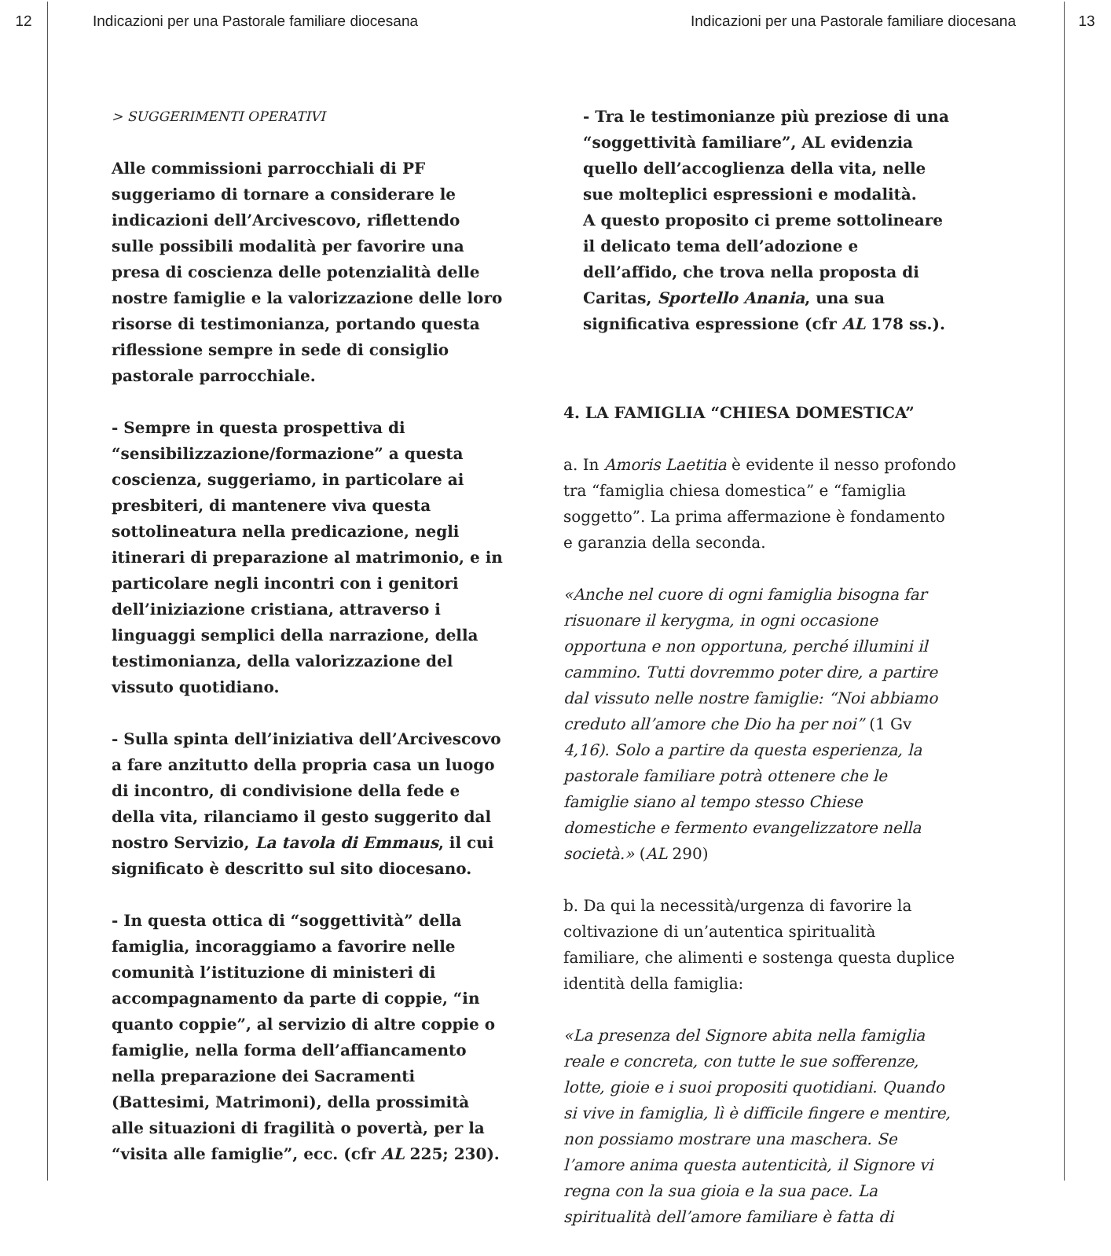12 Indicazioni per una Pastorale familiare diocesana Indicazioni per una Pastorale familiare diocesana 13
> SUGGERIMENTI OPERATIVI
Alle commissioni parrocchiali di PF suggeriamo di tornare a considerare le indicazioni dell’Arcivescovo, riflettendo sulle possibili modalità per favorire una presa di coscienza delle potenzialità delle nostre famiglie e la valorizzazione delle loro risorse di testimonianza, portando questa riflessione sempre in sede di consiglio pastorale parrocchiale.
- Sempre in questa prospettiva di “sensibilizzazione/formazione” a questa coscienza, suggeriamo, in particolare ai presbiteri, di mantenere viva questa sottolineatura nella predicazione, negli itinerari di preparazione al matrimonio, e in particolare negli incontri con i genitori dell’iniziazione cristiana, attraverso i linguaggi semplici della narrazione, della testimonianza, della valorizzazione del vissuto quotidiano.
- Sulla spinta dell’iniziativa dell’Arcivescovo a fare anzitutto della propria casa un luogo di incontro, di condivisione della fede e della vita, rilanciamo il gesto suggerito dal nostro Servizio, La tavola di Emmaus, il cui significato è descritto sul sito diocesano.
- In questa ottica di “soggettività” della famiglia, incoraggiamo a favorire nelle comunità l’istituzione di ministeri di accompagnamento da parte di coppie, “in quanto coppie”, al servizio di altre coppie o famiglie, nella forma dell’affiancamento nella preparazione dei Sacramenti (Battesimi, Matrimoni), della prossimità alle situazioni di fragilità o povertà, per la “visita alle famiglie”, ecc. (cfr AL 225; 230).
- Tra le testimonianze più preziose di una “soggettività familiare”, AL evidenzia quello dell’accoglienza della vita, nelle sue molteplici espressioni e modalità.
A questo proposito ci preme sottolineare il delicato tema dell’adozione e dell’affido, che trova nella proposta di Caritas, Sportello Anania, una sua significativa espressione (cfr AL 178 ss.).
4. LA FAMIGLIA “CHIESA DOMESTICA”
a. In Amoris Laetitia è evidente il nesso profondo tra “famiglia chiesa domestica” e “famiglia soggetto”. La prima affermazione è fondamento e garanzia della seconda.
«Anche nel cuore di ogni famiglia bisogna far risuonare il kerygma, in ogni occasione opportuna e non opportuna, perché illumini il cammino. Tutti dovremmo poter dire, a partire dal vissuto nelle nostre famiglie: “Noi abbiamo creduto all’amore che Dio ha per noi” (1 Gv 4,16). Solo a partire da questa esperienza, la pastorale familiare potrà ottenere che le famiglie siano al tempo stesso Chiese domestiche e fermento evangelizzatore nella società.» (AL 290)
b. Da qui la necessità/urgenza di favorire la coltivazione di un’autentica spiritualità familiare, che alimenti e sostenga questa duplice identità della famiglia:
«La presenza del Signore abita nella famiglia reale e concreta, con tutte le sue sofferenze, lotte, gioie e i suoi propositi quotidiani. Quando si vive in famiglia, lì è difficile fingere e mentire, non possiamo mostrare una maschera. Se l’amore anima questa autenticità, il Signore vi regna con la sua gioia e la sua pace. La spiritualità dell’amore familiare è fatta di